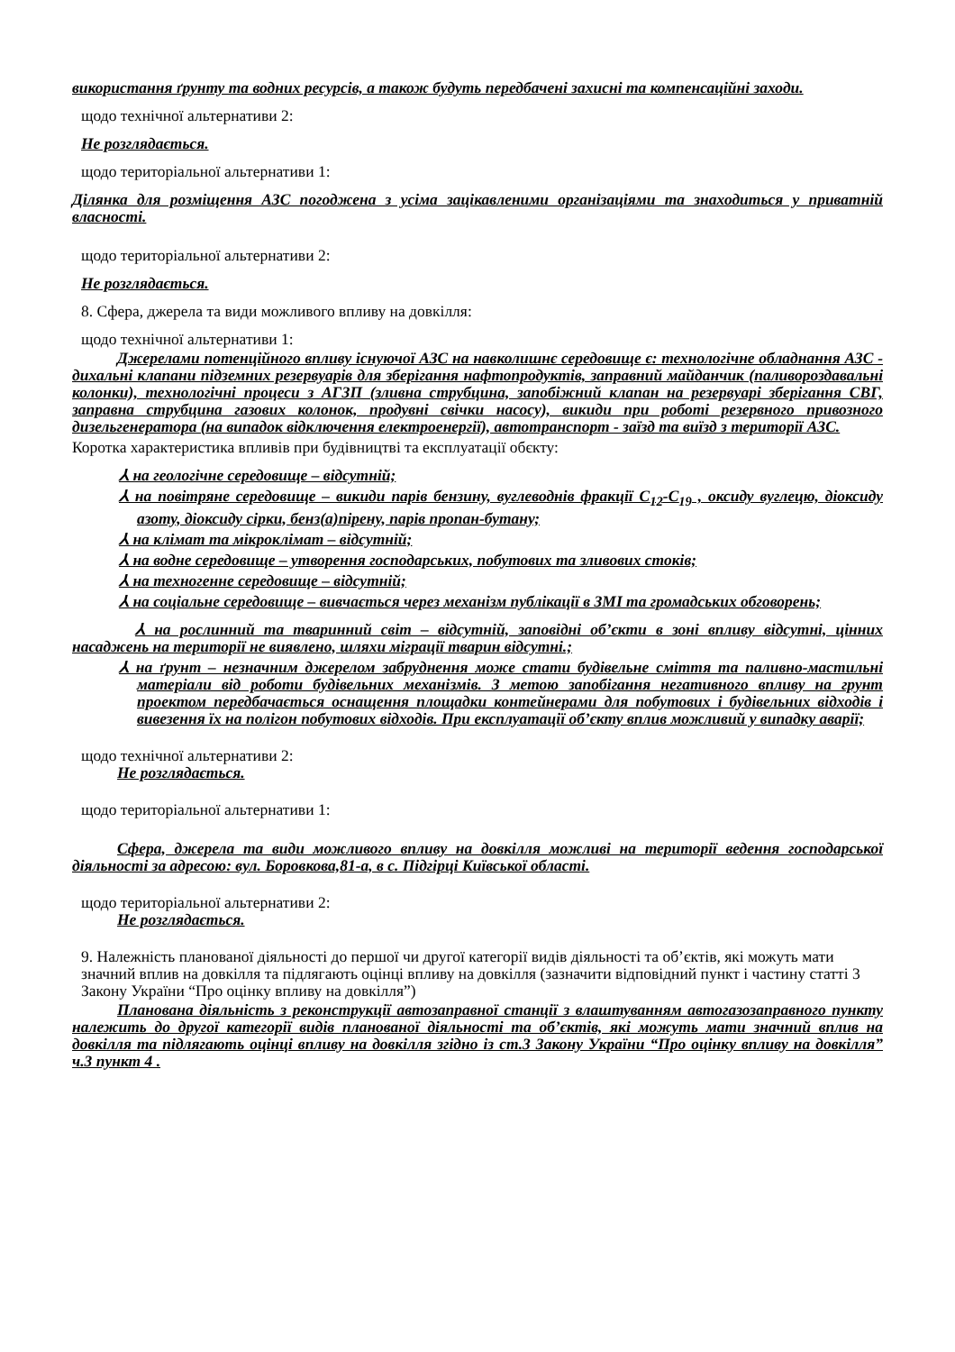використання ґрунту та водних ресурсів, а також будуть передбачені захисні та компенсаційні заходи.
щодо технічної альтернативи 2:
Не розглядається.
щодо територіальної альтернативи 1:
Ділянка для розміщення АЗС погоджена з усіма зацікавленими організаціями та знаходиться у приватній власності.
щодо територіальної альтернативи 2:
Не розглядається.
8. Сфера, джерела та види можливого впливу на довкілля:
щодо технічної альтернативи 1:
Джерелами потенційного впливу існуючої АЗС на навколишнє середовище є: технологічне обладнання АЗС - дихальні клапани підземних резервуарів для зберігання нафтопродуктів, заправний майданчик (паливороздавальні колонки), технологічні процеси з АГЗП (зливна струбцина, запобіжний клапан на резервуарі зберігання СВГ, заправна струбцина газових колонок, продувні свічки насосу), викиди при роботі резервного привозного дизельгенератора (на випадок відключення електроенергії), автотранспорт - заїзд та виїзд з території АЗС.
Коротка характеристика впливів при будівництві та експлуатації обєкту:
⅄ на геологічне середовище – відсутній;
⅄ на повітряне середовище – викиди парів бензину, вуглеводнів фракції С<sub>12</sub>-С<sub>19</sub> , оксиду вуглецю, діоксиду азоту, діоксиду сірки, бенз(а)пірену, парів пропан-бутану;
⅄ на клімат та мікроклімат – відсутній;
⅄ на водне середовище – утворення господарських, побутових та зливових стоків;
⅄ на техногенне середовище – відсутній;
⅄ на соціальне середовище – вивчається через механізм публікації в ЗМІ та громадських обговорень;
⅄ на рослинний та тваринний світ – відсутній, заповідні об’єкти в зоні впливу відсутні, цінних насаджень на території не виявлено, шляхи міграції тварин відсутні.;
⅄ на ґрунт – незначним джерелом забруднення може стати будівельне сміття та паливно-мастильні матеріали від роботи будівельних механізмів. З метою запобігання негативного впливу на грунт проектом передбачається оснащення площадки контейнерами для побутових і будівельних відходів і вивезення їх на полігон побутових відходів. При експлуатації об’єкту вплив можливий у випадку аварії;
щодо технічної альтернативи 2:
Не розглядається.
щодо територіальної альтернативи 1:
Сфера, джерела та види можливого впливу на довкілля можливі на території ведення господарської діяльності за адресою: вул. Боровкова,81-а, в с. Підгірці Київської області.
щодо територіальної альтернативи 2:
Не розглядається.
9. Належність планованої діяльності до першої чи другої категорії видів діяльності та об’єктів, які можуть мати значний вплив на довкілля та підлягають оцінці впливу на довкілля (зазначити відповідний пункт і частину статті 3 Закону України “Про оцінку впливу на довкілля”)
Планована діяльність з реконструкції автозаправної станції з влаштуванням автогазозаправного пункту належить до другої категорії видів планованої діяльності та об’єктів, які можуть мати значний вплив на довкілля та підлягають оцінці впливу на довкілля згідно із ст.3 Закону України “Про оцінку впливу на довкілля” ч.3 пункт 4 .